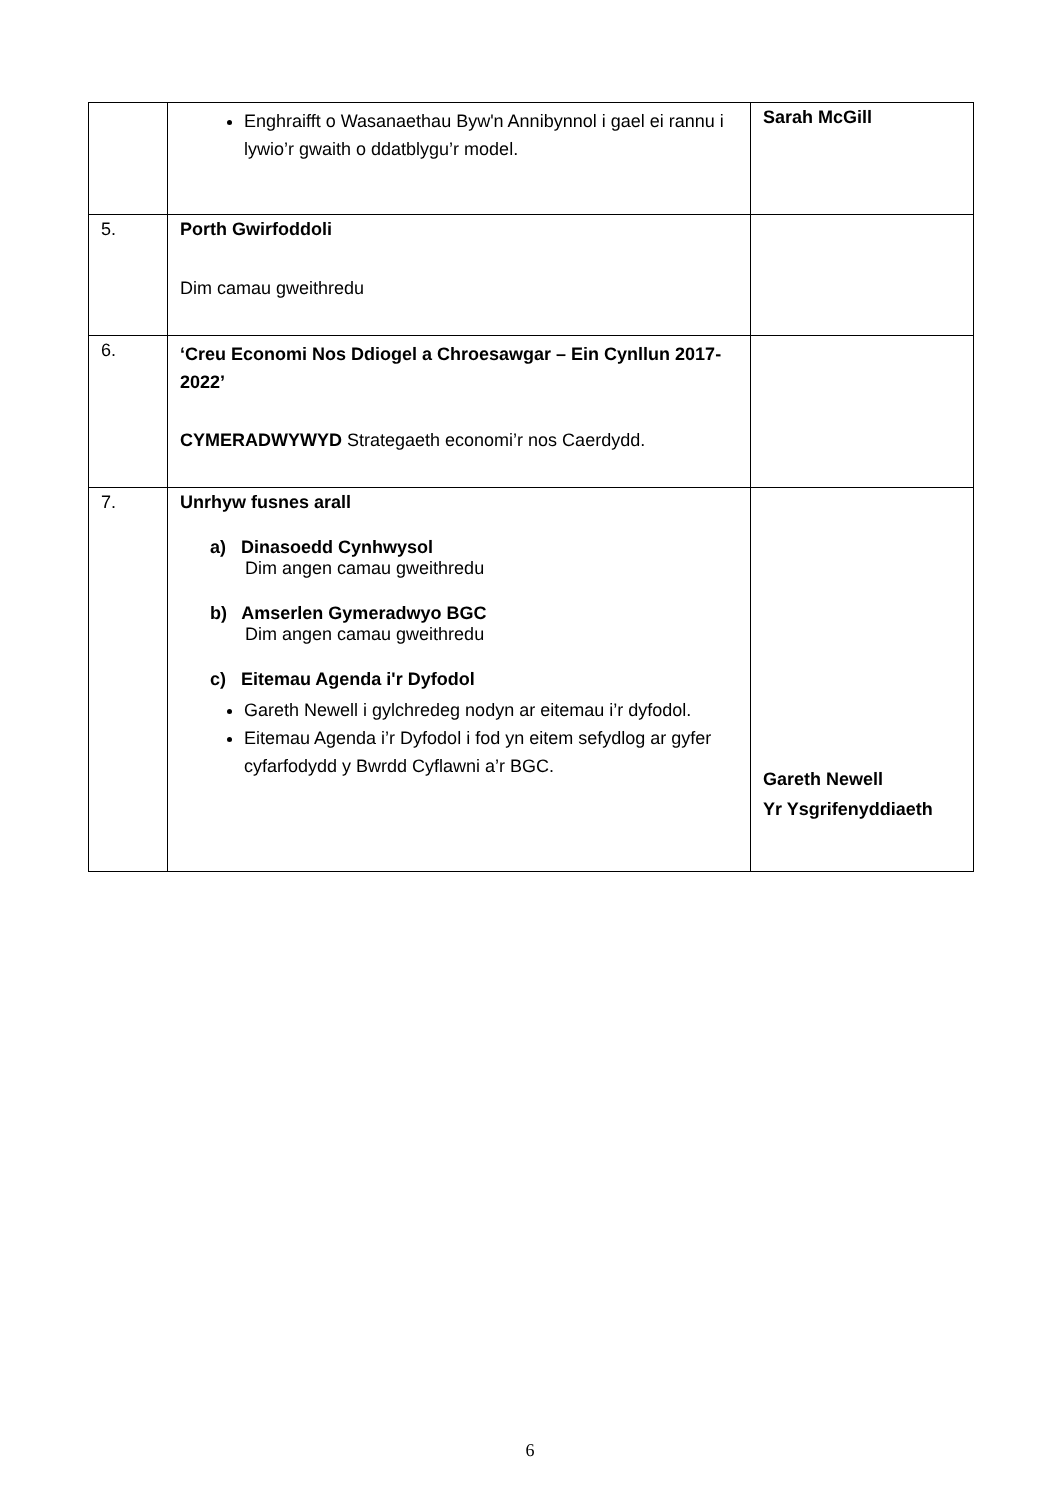| | Enghraifft o Wasanaethau Byw'n Annibynnol i gael ei rannu i lywio’r gwaith o ddatblygu’r model. | Sarah McGill |
| 5. | Porth Gwirfoddoli Dim camau gweithredu | |
| 6. | ‘Creu Economi Nos Ddiogel a Chroesawgar – Ein Cynllun 2017-2022’ CYMERADWYWYD Strategaeth economi’r nos Caerdydd. | |
| 7. | Unrhyw fusnes arall a) Dinasoedd Cynhwysol Dim angen camau gweithredu b) Amserlen Gymeradwyo BGC Dim angen camau gweithredu c) Eitemau Agenda i'r Dyfodol Gareth Newell i gylchredeg nodyn ar eitemau i’r dyfodol. Eitemau Agenda i’r Dyfodol i fod yn eitem sefydlog ar gyfer cyfarfodydd y Bwrdd Cyflawni a’r BGC. | Gareth Newell Yr Ysgrifenyddiaeth |
6